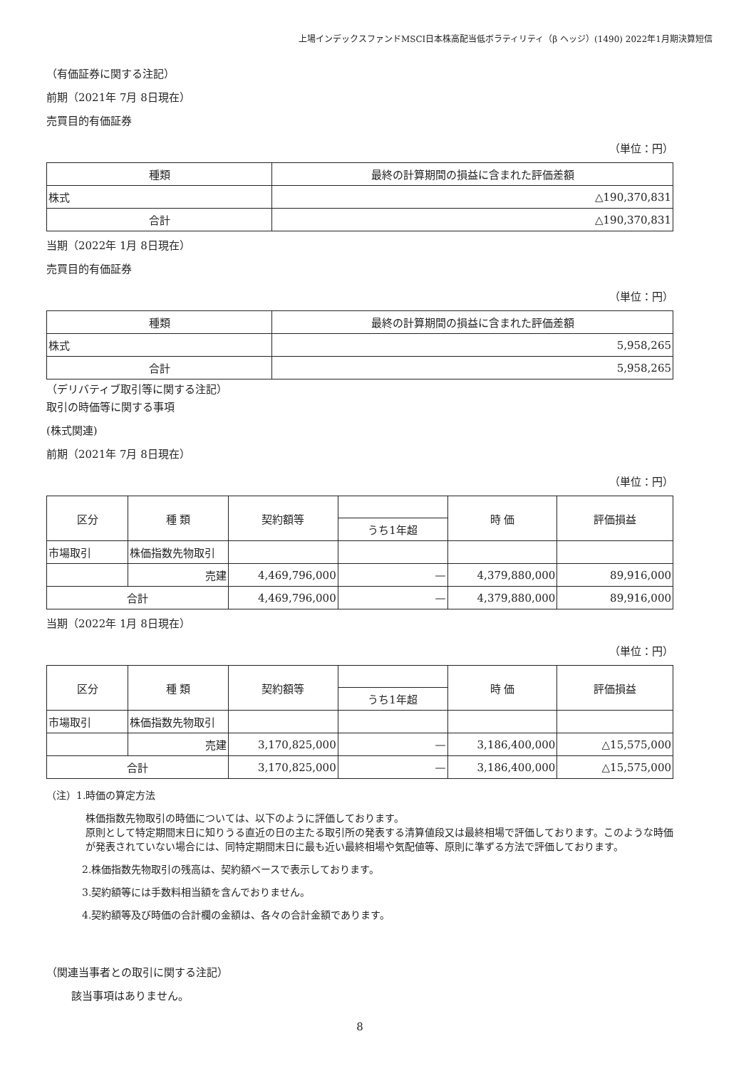上場インデックスファンドMSCI日本株高配当低ボラティリティ（β ヘッジ）(1490) 2022年1月期決算短信
（有価証券に関する注記）
前期（2021年 7月 8日現在）
売買目的有価証券
（単位：円）
| 種類 | 最終の計算期間の損益に含まれた評価差額 |
| --- | --- |
| 株式 | △190,370,831 |
| 合計 | △190,370,831 |
当期（2022年 1月 8日現在）
売買目的有価証券
（単位：円）
| 種類 | 最終の計算期間の損益に含まれた評価差額 |
| --- | --- |
| 株式 | 5,958,265 |
| 合計 | 5,958,265 |
（デリバティブ取引等に関する注記）
取引の時価等に関する事項
(株式関連)
前期（2021年 7月 8日現在）
（単位：円）
| 区分 | 種 類 | 契約額等 | | 時 価 | 評価損益 |
| --- | --- | --- | --- | --- | --- |
| | | | うち1年超 | | |
| 市場取引 | 株価指数先物取引 | | | | |
| | 売建 | 4,469,796,000 | — | 4,379,880,000 | 89,916,000 |
| 合計 | | 4,469,796,000 | — | 4,379,880,000 | 89,916,000 |
当期（2022年 1月 8日現在）
（単位：円）
| 区分 | 種 類 | 契約額等 | | 時 価 | 評価損益 |
| --- | --- | --- | --- | --- | --- |
| | | | うち1年超 | | |
| 市場取引 | 株価指数先物取引 | | | | |
| | 売建 | 3,170,825,000 | — | 3,186,400,000 | △15,575,000 |
| 合計 | | 3,170,825,000 | — | 3,186,400,000 | △15,575,000 |
（注）1.時価の算定方法
株価指数先物取引の時価については、以下のように評価しております。
原則として特定期間末日に知りうる直近の日の主たる取引所の発表する清算値段又は最終相場で評価しております。このような時価が発表されていない場合には、同特定期間末日に最も近い最終相場や気配値等、原則に準ずる方法で評価しております。
2.株価指数先物取引の残高は、契約額ベースで表示しております。
3.契約額等には手数料相当額を含んでおりません。
4.契約額等及び時価の合計欄の金額は、各々の合計金額であります。
（関連当事者との取引に関する注記）
該当事項はありません。
8